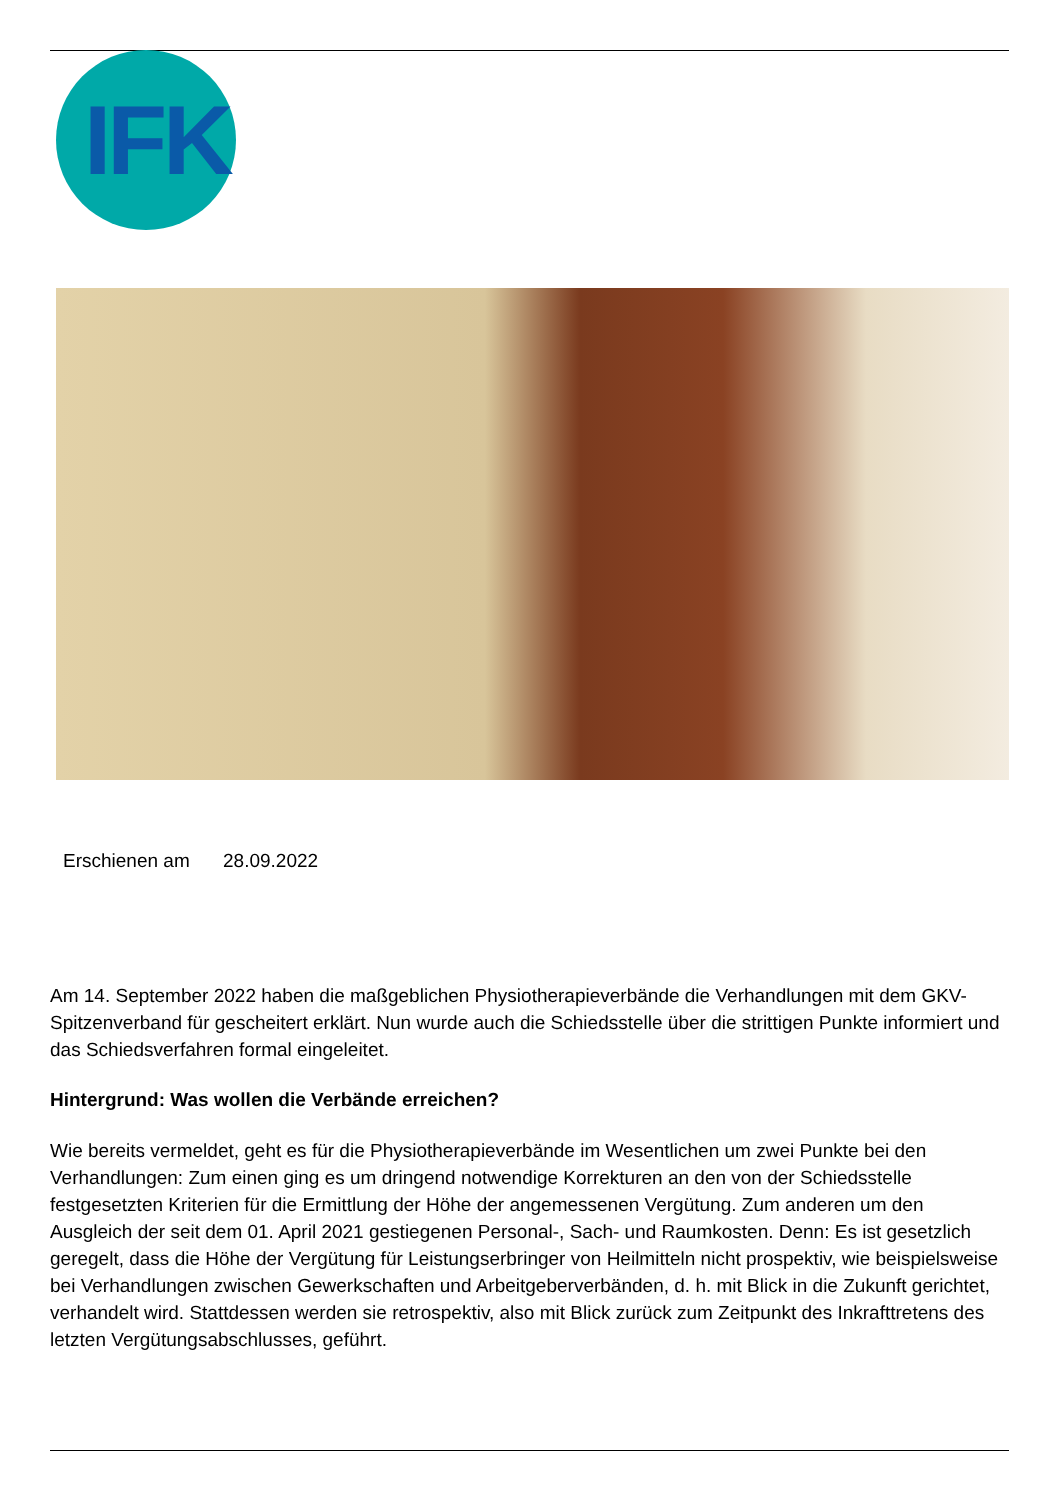IFK
Erschienen am 28.09.2022
Am 14. September 2022 haben die maßgeblichen Physiotherapieverbände die Verhandlungen mit dem GKV-Spitzenverband für gescheitert erklärt. Nun wurde auch die Schiedsstelle über die strittigen Punkte informiert und das Schiedsverfahren formal eingeleitet.
Hintergrund: Was wollen die Verbände erreichen?
Wie bereits vermeldet, geht es für die Physiotherapieverbände im Wesentlichen um zwei Punkte bei den Verhandlungen: Zum einen ging es um dringend notwendige Korrekturen an den von der Schiedsstelle festgesetzten Kriterien für die Ermittlung der Höhe der angemessenen Vergütung. Zum anderen um den Ausgleich der seit dem 01. April 2021 gestiegenen Personal-, Sach- und Raumkosten. Denn: Es ist gesetzlich geregelt, dass die Höhe der Vergütung für Leistungserbringer von Heilmitteln nicht prospektiv, wie beispielsweise bei Verhandlungen zwischen Gewerkschaften und Arbeitgeberverbänden, d. h. mit Blick in die Zukunft gerichtet, verhandelt wird. Stattdessen werden sie retrospektiv, also mit Blick zurück zum Zeitpunkt des Inkrafttretens des letzten Vergütungsabschlusses, geführt.